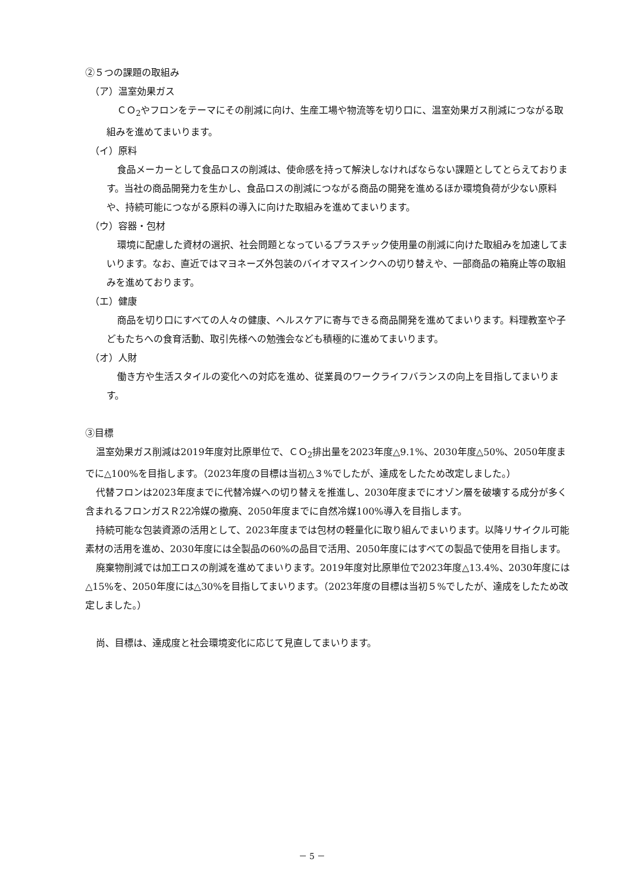②５つの課題の取組み
（ア）温室効果ガス
ＣＯ<sub>2</sub>やフロンをテーマにその削減に向け、生産工場や物流等を切り口に、温室効果ガス削減につながる取組みを進めてまいります。
（イ）原料
食品メーカーとして食品ロスの削減は、使命感を持って解決しなければならない課題としてとらえております。当社の商品開発力を生かし、食品ロスの削減につながる商品の開発を進めるほか環境負荷が少ない原料や、持続可能につながる原料の導入に向けた取組みを進めてまいります。
（ウ）容器・包材
環境に配慮した資材の選択、社会問題となっているプラスチック使用量の削減に向けた取組みを加速してまいります。なお、直近ではマヨネーズ外包装のバイオマスインクへの切り替えや、一部商品の箱廃止等の取組みを進めております。
（エ）健康
商品を切り口にすべての人々の健康、ヘルスケアに寄与できる商品開発を進めてまいります。料理教室や子どもたちへの食育活動、取引先様への勉強会なども積極的に進めてまいります。
（オ）人財
働き方や生活スタイルの変化への対応を進め、従業員のワークライフバランスの向上を目指してまいります。
③目標
温室効果ガス削減は2019年度対比原単位で、ＣＯ<sub>2</sub>排出量を2023年度△9.1%、2030年度△50%、2050年度までに△100%を目指します。（2023年度の目標は当初△３%でしたが、達成をしたため改定しました。）
代替フロンは2023年度までに代替冷媒への切り替えを推進し、2030年度までにオゾン層を破壊する成分が多く含まれるフロンガスＲ22冷媒の撤廃、2050年度までに自然冷媒100%導入を目指します。
持続可能な包装資源の活用として、2023年度までは包材の軽量化に取り組んでまいります。以降リサイクル可能素材の活用を進め、2030年度には全製品の60%の品目で活用、2050年度にはすべての製品で使用を目指します。
廃棄物削減では加工ロスの削減を進めてまいります。2019年度対比原単位で2023年度△13.4%、2030年度には△15%を、2050年度には△30%を目指してまいります。（2023年度の目標は当初５%でしたが、達成をしたため改定しました。）
尚、目標は、達成度と社会環境変化に応じて見直してまいります。
－ 5 －